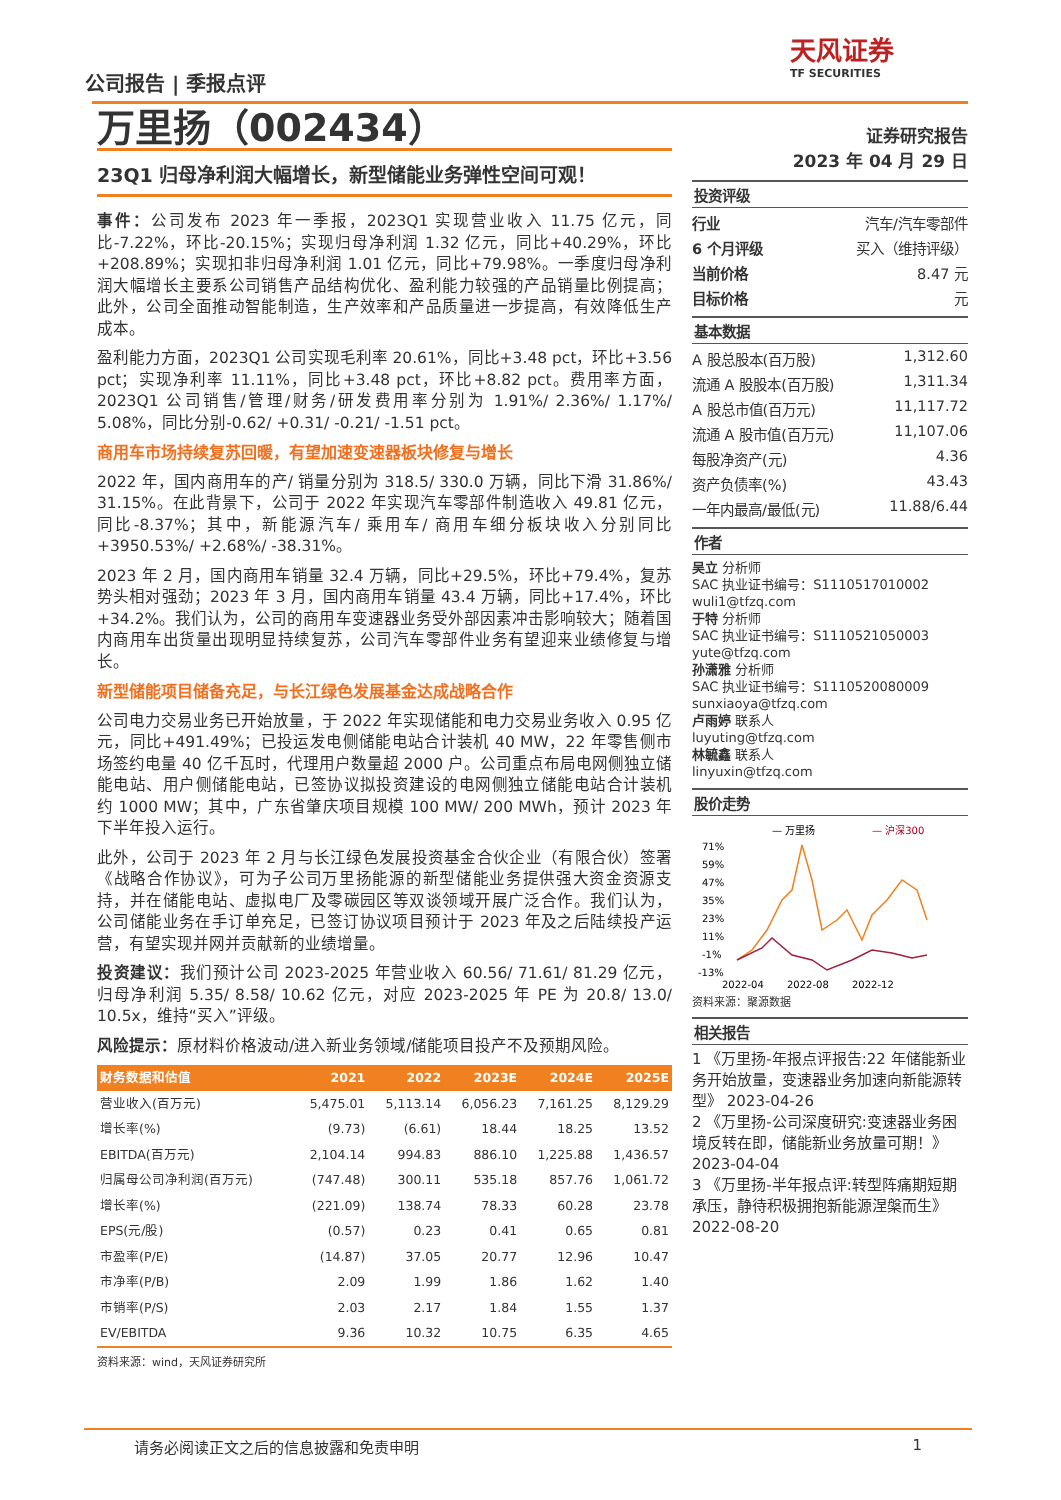公司报告 | 季报点评
天风证券
TF SECURITIES
万里扬（002434）
23Q1 归母净利润大幅增长，新型储能业务弹性空间可观！
事件：公司发布 2023 年一季报，2023Q1 实现营业收入 11.75 亿元，同比-7.22%，环比-20.15%；实现归母净利润 1.32 亿元，同比+40.29%，环比+208.89%；实现扣非归母净利润 1.01 亿元，同比+79.98%。一季度归母净利润大幅增长主要系公司销售产品结构优化、盈利能力较强的产品销量比例提高；此外，公司全面推动智能制造，生产效率和产品质量进一步提高，有效降低生产成本。
盈利能力方面，2023Q1 公司实现毛利率 20.61%，同比+3.48 pct，环比+3.56 pct；实现净利率 11.11%，同比+3.48 pct，环比+8.82 pct。费用率方面，2023Q1 公司销售/管理/财务/研发费用率分别为 1.91%/ 2.36%/ 1.17%/ 5.08%，同比分别-0.62/ +0.31/ -0.21/ -1.51 pct。
商用车市场持续复苏回暖，有望加速变速器板块修复与增长
2022 年，国内商用车的产/ 销量分别为 318.5/ 330.0 万辆，同比下滑 31.86%/ 31.15%。在此背景下，公司于 2022 年实现汽车零部件制造收入 49.81 亿元，同比-8.37%；其中，新能源汽车/ 乘用车/ 商用车细分板块收入分别同比+3950.53%/ +2.68%/ -38.31%。
2023 年 2 月，国内商用车销量 32.4 万辆，同比+29.5%，环比+79.4%，复苏势头相对强劲；2023 年 3 月，国内商用车销量 43.4 万辆，同比+17.4%，环比+34.2%。我们认为，公司的商用车变速器业务受外部因素冲击影响较大；随着国内商用车出货量出现明显持续复苏，公司汽车零部件业务有望迎来业绩修复与增长。
新型储能项目储备充足，与长江绿色发展基金达成战略合作
公司电力交易业务已开始放量，于 2022 年实现储能和电力交易业务收入 0.95 亿元，同比+491.49%；已投运发电侧储能电站合计装机 40 MW，22 年零售侧市场签约电量 40 亿千瓦时，代理用户数量超 2000 户。公司重点布局电网侧独立储能电站、用户侧储能电站，已签协议拟投资建设的电网侧独立储能电站合计装机约 1000 MW；其中，广东省肇庆项目规模 100 MW/ 200 MWh，预计 2023 年下半年投入运行。
此外，公司于 2023 年 2 月与长江绿色发展投资基金合伙企业（有限合伙）签署《战略合作协议》，可为子公司万里扬能源的新型储能业务提供强大资金资源支持，并在储能电站、虚拟电厂及零碳园区等双谈领域开展广泛合作。我们认为，公司储能业务在手订单充足，已签订协议项目预计于 2023 年及之后陆续投产运营，有望实现并网并贡献新的业绩增量。
投资建议：我们预计公司 2023-2025 年营业收入 60.56/ 71.61/ 81.29 亿元，归母净利润 5.35/ 8.58/ 10.62 亿元，对应 2023-2025 年 PE 为 20.8/ 13.0/ 10.5x，维持“买入”评级。
风险提示：原材料价格波动/进入新业务领域/储能项目投产不及预期风险。
| 财务数据和估值 | 2021 | 2022 | 2023E | 2024E | 2025E |
| --- | --- | --- | --- | --- | --- |
| 营业收入(百万元) | 5,475.01 | 5,113.14 | 6,056.23 | 7,161.25 | 8,129.29 |
| 增长率(%) | (9.73) | (6.61) | 18.44 | 18.25 | 13.52 |
| EBITDA(百万元) | 2,104.14 | 994.83 | 886.10 | 1,225.88 | 1,436.57 |
| 归属母公司净利润(百万元) | (747.48) | 300.11 | 535.18 | 857.76 | 1,061.72 |
| 增长率(%) | (221.09) | 138.74 | 78.33 | 60.28 | 23.78 |
| EPS(元/股) | (0.57) | 0.23 | 0.41 | 0.65 | 0.81 |
| 市盈率(P/E) | (14.87) | 37.05 | 20.77 | 12.96 | 10.47 |
| 市净率(P/B) | 2.09 | 1.99 | 1.86 | 1.62 | 1.40 |
| 市销率(P/S) | 2.03 | 2.17 | 1.84 | 1.55 | 1.37 |
| EV/EBITDA | 9.36 | 10.32 | 10.75 | 6.35 | 4.65 |
资料来源：wind，天风证券研究所
证券研究报告
2023 年 04 月 29 日
投资评级
行业 汽车/汽车零部件
6 个月评级 买入（维持评级）
当前价格 8.47 元
目标价格 元
基本数据
A 股总股本(百万股) 1,312.60
流通 A 股股本(百万股) 1,311.34
A 股总市值(百万元) 11,117.72
流通 A 股市值(百万元) 11,107.06
每股净资产(元) 4.36
资产负债率(%) 43.43
一年内最高/最低(元) 11.88/6.44
作者
吴立 分析师
SAC 执业证书编号：S1110517010002
wuli1@tfzq.com
于特 分析师
SAC 执业证书编号：S1110521050003
yute@tfzq.com
孙潇雅 分析师
SAC 执业证书编号：S1110520080009
sunxiaoya@tfzq.com
卢雨婷 联系人
luyuting@tfzq.com
林毓鑫 联系人
linyuxin@tfzq.com
股价走势
— 万里扬
— 沪深300
71%
59%
47%
35%
23%
11%
-1%
-13%
2022-04
2022-08
2022-12
资料来源：聚源数据
相关报告
1 《万里扬-年报点评报告:22 年储能新业务开始放量，变速器业务加速向新能源转型》 2023-04-26
2 《万里扬-公司深度研究:变速器业务困境反转在即，储能新业务放量可期！》 2023-04-04
3 《万里扬-半年报点评:转型阵痛期短期承压，静待积极拥抱新能源涅槃而生》 2022-08-20
请务必阅读正文之后的信息披露和免责申明 1